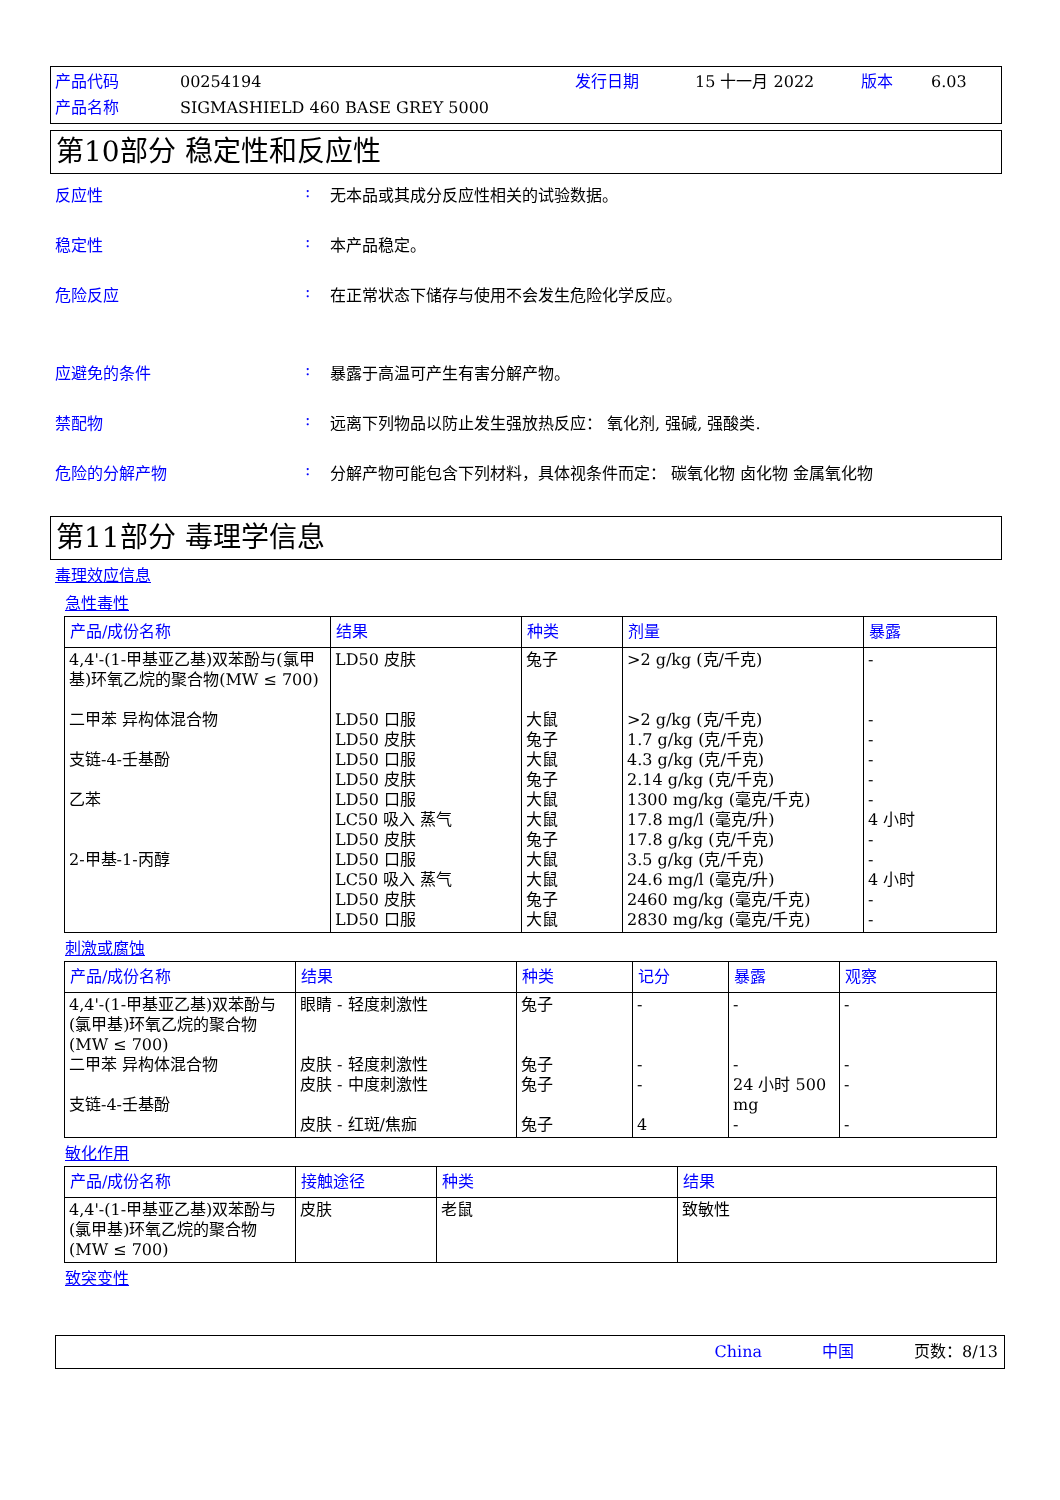产品代码 00254194 发行日期 15 十一月 2022 版本 6.03 产品名称 SIGMASHIELD 460 BASE GREY 5000
第10部分 稳定性和反应性
反应性: 无本品或其成分反应性相关的试验数据。
稳定性: 本产品稳定。
危险反应: 在正常状态下储存与使用不会发生危险化学反应。
应避免的条件: 暴露于高温可产生有害分解产物。
禁配物: 远离下列物品以防止发生强放热反应： 氧化剂, 强碱, 强酸类.
危险的分解产物: 分解产物可能包含下列材料，具体视条件而定： 碳氧化物 卤化物 金属氧化物
第11部分 毒理学信息
毒理效应信息
急性毒性
| 产品/成份名称 | 结果 | 种类 | 剂量 | 暴露 |
| --- | --- | --- | --- | --- |
| 4,4'-(1-甲基亚乙基)双苯酚与(氯甲基)环氧乙烷的聚合物(MW ≤ 700) 二甲苯 异构体混合物 支链-4-壬基酚 乙苯 2-甲基-1-丙醇 | LD50 皮肤 LD50 口服 LD50 皮肤 LD50 口服 LD50 皮肤 LD50 口服 LC50 吸入 蒸气 LD50 皮肤 LD50 口服 LC50 吸入 蒸气 LD50 皮肤 LD50 口服 | 兔子 大鼠 兔子 大鼠 兔子 大鼠 大鼠 兔子 大鼠 大鼠 兔子 大鼠 | >2 g/kg (克/千克) >2 g/kg (克/千克) 1.7 g/kg (克/千克) 4.3 g/kg (克/千克) 2.14 g/kg (克/千克) 1300 mg/kg (毫克/千克) 17.8 mg/l (毫克/升) 17.8 g/kg (克/千克) 3.5 g/kg (克/千克) 24.6 mg/l (毫克/升) 2460 mg/kg (毫克/千克) 2830 mg/kg (毫克/千克) | - - - - - - 4 小时 - - 4 小时 - - |
刺激或腐蚀
| 产品/成份名称 | 结果 | 种类 | 记分 | 暴露 | 观察 |
| --- | --- | --- | --- | --- | --- |
| 4,4'-(1-甲基亚乙基)双苯酚与(氯甲基)环氧乙烷的聚合物 (MW ≤ 700) 二甲苯 异构体混合物 支链-4-壬基酚 | 眼睛 - 轻度刺激性 皮肤 - 轻度刺激性 皮肤 - 中度刺激性 皮肤 - 红斑/焦痂 | 兔子 兔子 兔子 兔子 | - - - 4 | - - 24 小时 500 mg - | - - - - |
敏化作用
| 产品/成份名称 | 接触途径 | 种类 | 结果 |
| --- | --- | --- | --- |
| 4,4'-(1-甲基亚乙基)双苯酚与(氯甲基)环氧乙烷的聚合物 (MW ≤ 700) | 皮肤 | 老鼠 | 致敏性 |
致突变性
China 中国 页数：8/13